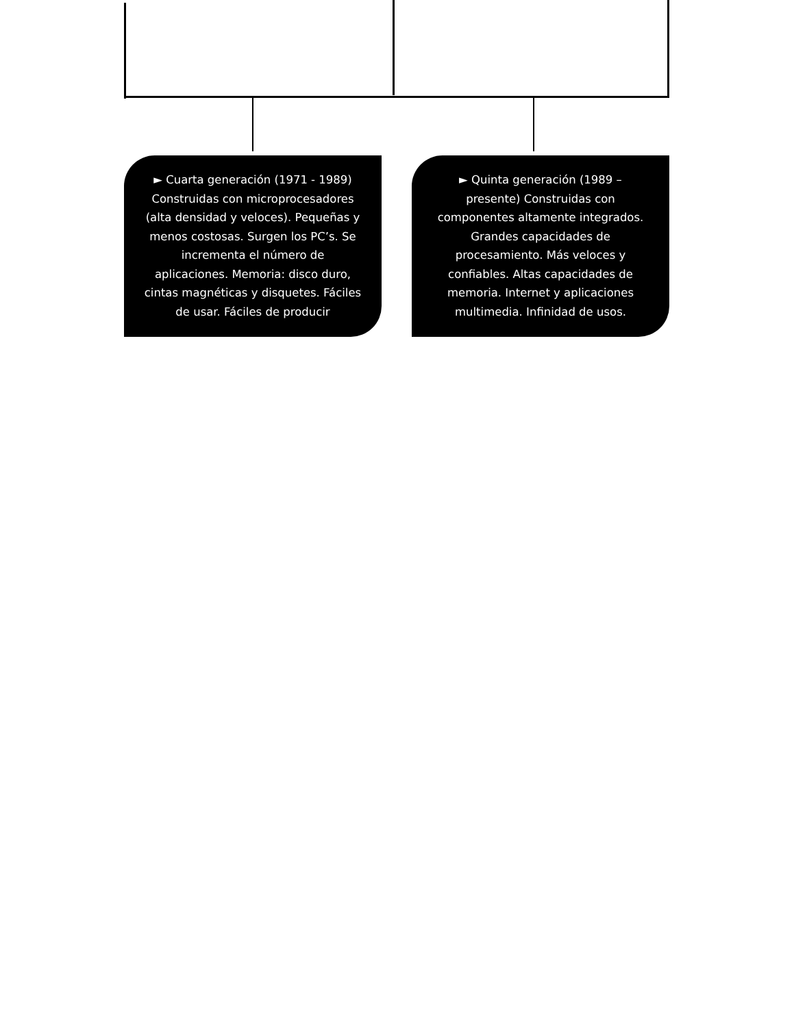► Cuarta generación (1971 - 1989) Construidas con microprocesadores (alta densidad y veloces). Pequeñas y menos costosas. Surgen los PC’s. Se incrementa el número de aplicaciones. Memoria: disco duro, cintas magnéticas y disquetes. Fáciles de usar. Fáciles de producir
► Quinta generación (1989 – presente) Construidas con componentes altamente integrados. Grandes capacidades de procesamiento. Más veloces y confiables. Altas capacidades de memoria. Internet y aplicaciones multimedia. Infinidad de usos.